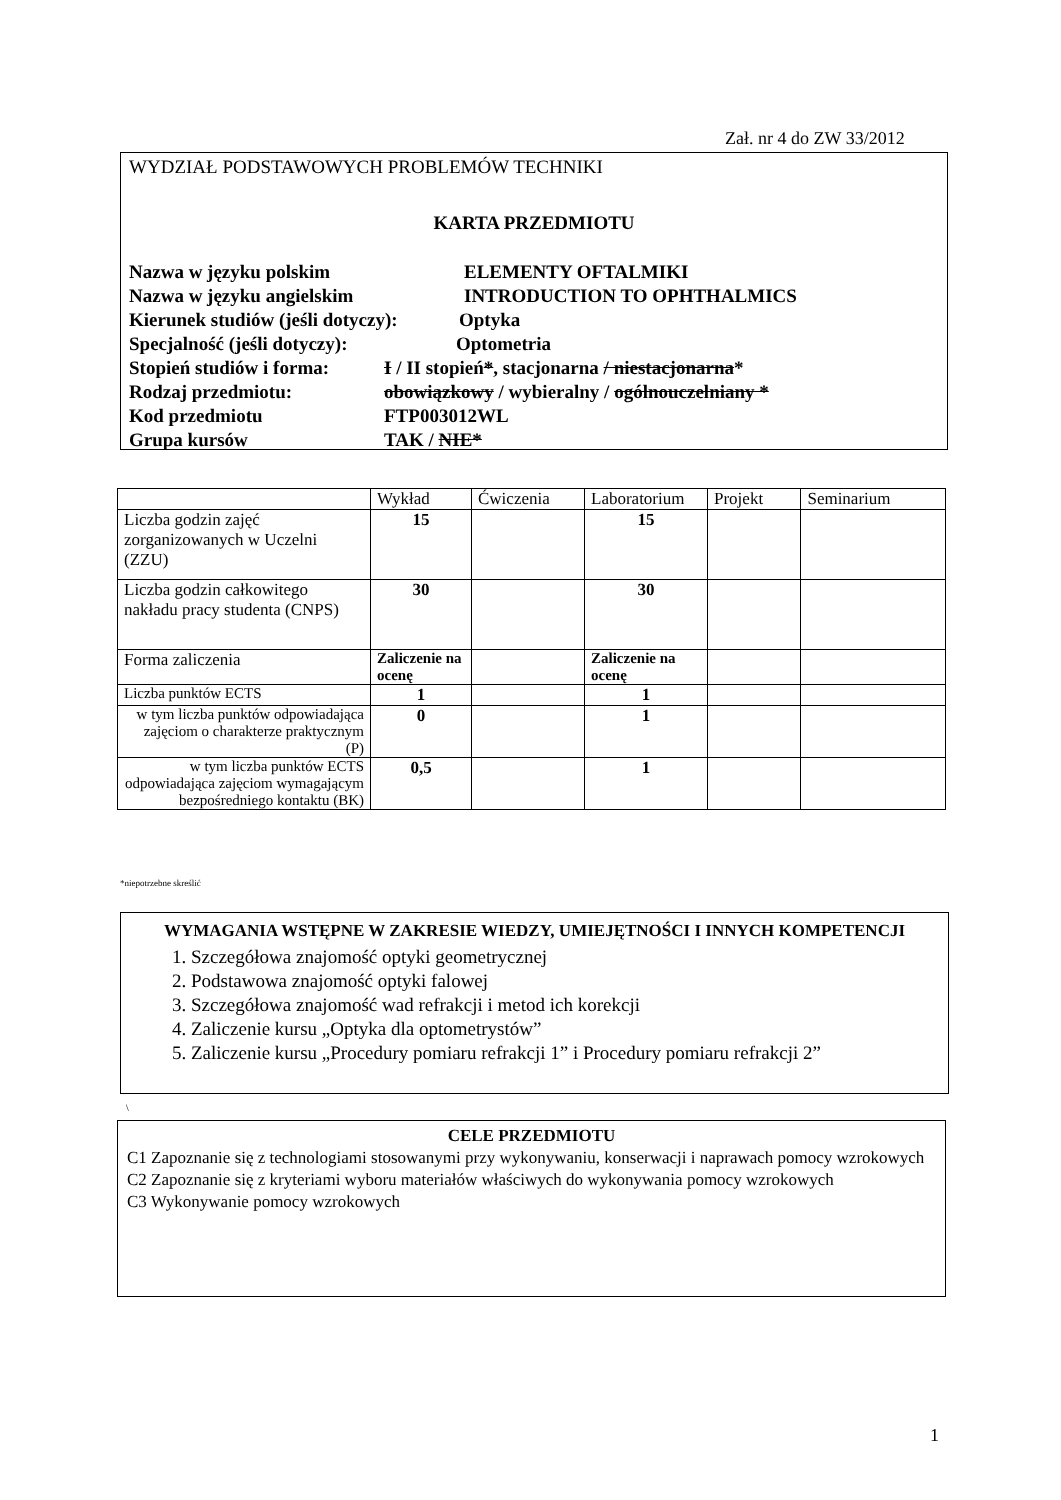Zał. nr 4 do ZW 33/2012
WYDZIAŁ PODSTAWOWYCH PROBLEMÓW TECHNIKI
KARTA PRZEDMIOTU
Nazwa w języku polskim ELEMENTY OFTALMIKI
Nazwa w języku angielskim INTRODUCTION TO OPHTHALMICS
Kierunek studiów (jeśli dotyczy): Optyka
Specjalność (jeśli dotyczy): Optometria
Stopień studiów i forma: I / II stopień*, stacjonarna / niestacjonarna*
Rodzaj przedmiotu: obowiązkowy / wybieralny / ogólnouczelniany *
Kod przedmiotu FTP003012WL
Grupa kursów TAK / NIE*
| | Wykład | Ćwiczenia | Laboratorium | Projekt | Seminarium |
| --- | --- | --- | --- | --- | --- |
| Liczba godzin zajęć zorganizowanych w Uczelni (ZZU) | 15 | | 15 | | |
| Liczba godzin całkowitego nakładu pracy studenta (CNPS) | 30 | | 30 | | |
| Forma zaliczenia | Zaliczenie na ocenę | | Zaliczenie na ocenę | | |
| Liczba punktów ECTS | 1 | | 1 | | |
| w tym liczba punktów odpowiadająca zajęciom o charakterze praktycznym (P) | 0 | | 1 | | |
| w tym liczba punktów ECTS odpowiadająca zajęciom wymagającym bezpośredniego kontaktu (BK) | 0,5 | | 1 | | |
*niepotrzebne skreślić
WYMAGANIA WSTĘPNE W ZAKRESIE WIEDZY, UMIEJĘTNOŚCI I INNYCH KOMPETENCJI
1. Szczegółowa znajomość optyki geometrycznej
2. Podstawowa znajomość optyki falowej
3. Szczegółowa znajomość wad refrakcji i metod ich korekcji
4. Zaliczenie kursu „Optyka dla optometrystów”
5. Zaliczenie kursu „Procedury pomiaru refrakcji 1” i Procedury pomiaru refrakcji 2”
\
CELE PRZEDMIOTU
C1 Zapoznanie się z technologiami stosowanymi przy wykonywaniu, konserwacji i naprawach pomocy wzrokowych
C2 Zapoznanie się z kryteriami wyboru materiałów właściwych do wykonywania pomocy wzrokowych
C3 Wykonywanie pomocy wzrokowych
1